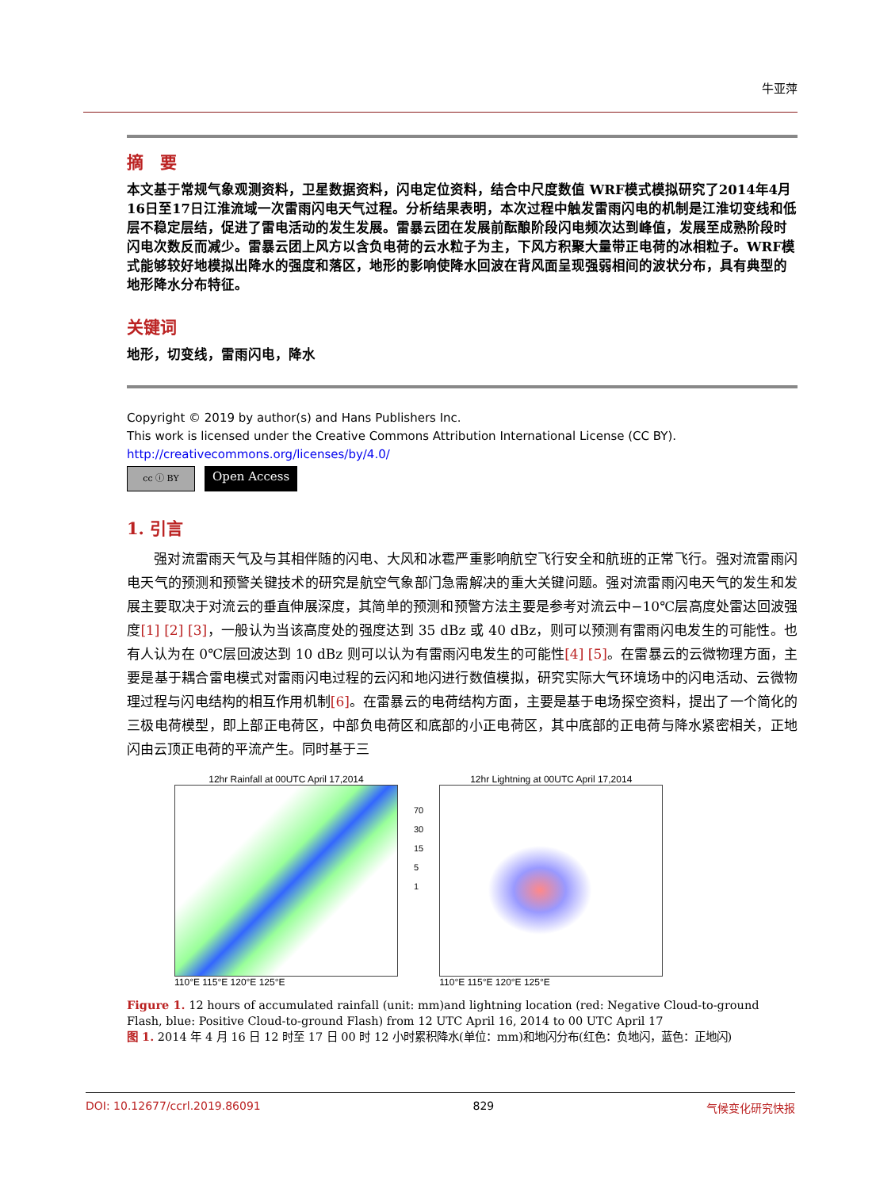牛亚萍
摘　要
本文基于常规气象观测资料，卫星数据资料，闪电定位资料，结合中尺度数值 WRF模式模拟研究了2014年4月16日至17日江淮流域一次雷雨闪电天气过程。分析结果表明，本次过程中触发雷雨闪电的机制是江淮切变线和低层不稳定层结，促进了雷电活动的发生发展。雷暴云团在发展前酝酿阶段闪电频次达到峰值，发展至成熟阶段时闪电次数反而减少。雷暴云团上风方以含负电荷的云水粒子为主，下风方积聚大量带正电荷的冰相粒子。WRF模式能够较好地模拟出降水的强度和落区，地形的影响使降水回波在背风面呈现强弱相间的波状分布，具有典型的地形降水分布特征。
关键词
地形，切变线，雷雨闪电，降水
Copyright © 2019 by author(s) and Hans Publishers Inc.
This work is licensed under the Creative Commons Attribution International License (CC BY).
http://creativecommons.org/licenses/by/4.0/
cc ⓘ BY
Open Access
1. 引言
强对流雷雨天气及与其相伴随的闪电、大风和冰雹严重影响航空飞行安全和航班的正常飞行。强对流雷雨闪电天气的预测和预警关键技术的研究是航空气象部门急需解决的重大关键问题。强对流雷雨闪电天气的发生和发展主要取决于对流云的垂直伸展深度，其简单的预测和预警方法主要是参考对流云中−10℃层高度处雷达回波强度[1] [2] [3]，一般认为当该高度处的强度达到 35 dBz 或 40 dBz，则可以预测有雷雨闪电发生的可能性。也有人认为在 0℃层回波达到 10 dBz 则可以认为有雷雨闪电发生的可能性[4] [5]。在雷暴云的云微物理方面，主要是基于耦合雷电模式对雷雨闪电过程的云闪和地闪进行数值模拟，研究实际大气环境场中的闪电活动、云微物理过程与闪电结构的相互作用机制[6]。在雷暴云的电荷结构方面，主要是基于电场探空资料，提出了一个简化的三极电荷模型，即上部正电荷区，中部负电荷区和底部的小正电荷区，其中底部的正电荷与降水紧密相关，正地闪由云顶正电荷的平流产生。同时基于三
12hr Rainfall at 00UTC April 17,2014
110°E 115°E 120°E 125°E
70
30
15
5
1
12hr Lightning at 00UTC April 17,2014
110°E 115°E 120°E 125°E
Figure 1. 12 hours of accumulated rainfall (unit: mm)and lightning location (red: Negative Cloud-to-ground Flash, blue: Positive Cloud-to-ground Flash) from 12 UTC April 16, 2014 to 00 UTC April 17
图 1. 2014 年 4 月 16 日 12 时至 17 日 00 时 12 小时累积降水(单位：mm)和地闪分布(红色：负地闪，蓝色：正地闪)
DOI: 10.12677/ccrl.2019.86091 829 气候变化研究快报